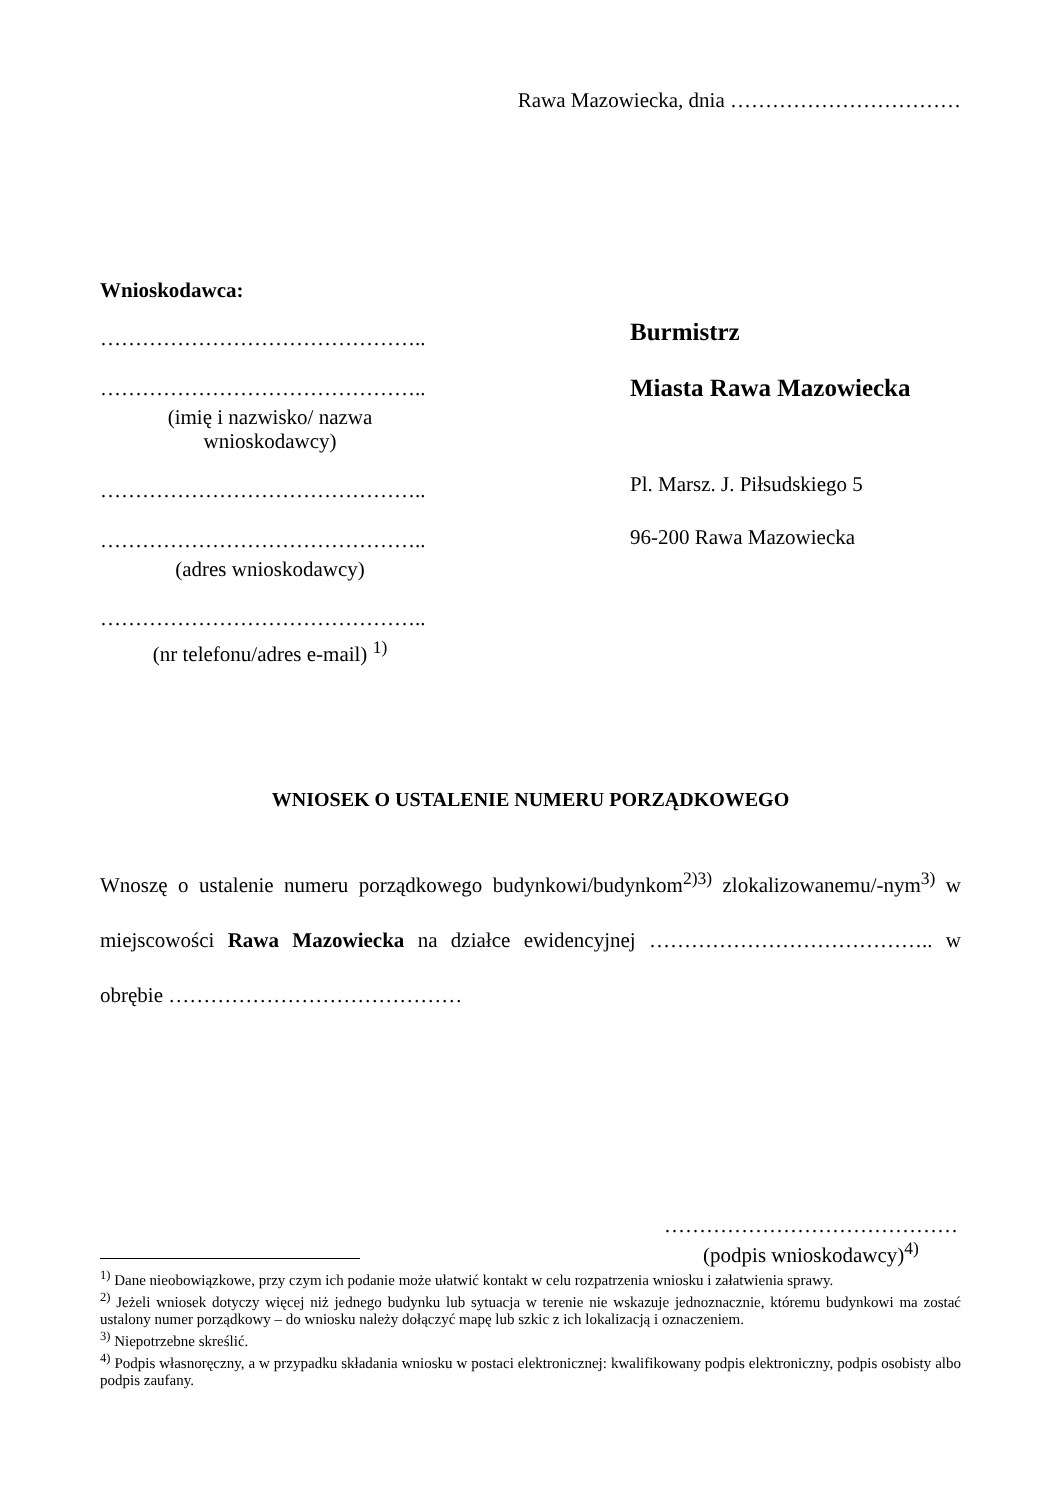Rawa Mazowiecka, dnia ……………………………
Wnioskodawca:
………………………………………..
………………………………………..
(imię i nazwisko/ nazwa
wnioskodawcy)
………………………………………..
………………………………………..
(adres wnioskodawcy)
………………………………………..
(nr telefonu/adres e-mail) <sup>1)</sup>
Burmistrz
Miasta Rawa Mazowiecka
Pl. Marsz. J. Piłsudskiego 5
96-200 Rawa Mazowiecka
WNIOSEK O USTALENIE NUMERU PORZĄDKOWEGO
Wnoszę o ustalenie numeru porządkowego budynkowi/budynkom<sup>2)3)</sup> zlokalizowanemu/-nym<sup>3)</sup> w miejscowości Rawa Mazowiecka na działce ewidencyjnej ………………………………….. w obrębie ……………………………………
……………………………………
(podpis wnioskodawcy)<sup>4)</sup>
<sup>1)</sup> Dane nieobowiązkowe, przy czym ich podanie może ułatwić kontakt w celu rozpatrzenia wniosku i załatwienia sprawy.
<sup>2)</sup> Jeżeli wniosek dotyczy więcej niż jednego budynku lub sytuacja w terenie nie wskazuje jednoznacznie, któremu budynkowi ma zostać ustalony numer porządkowy – do wniosku należy dołączyć mapę lub szkic z ich lokalizacją i oznaczeniem.
<sup>3)</sup> Niepotrzebne skreślić.
<sup>4)</sup> Podpis własnoręczny, a w przypadku składania wniosku w postaci elektronicznej: kwalifikowany podpis elektroniczny, podpis osobisty albo podpis zaufany.